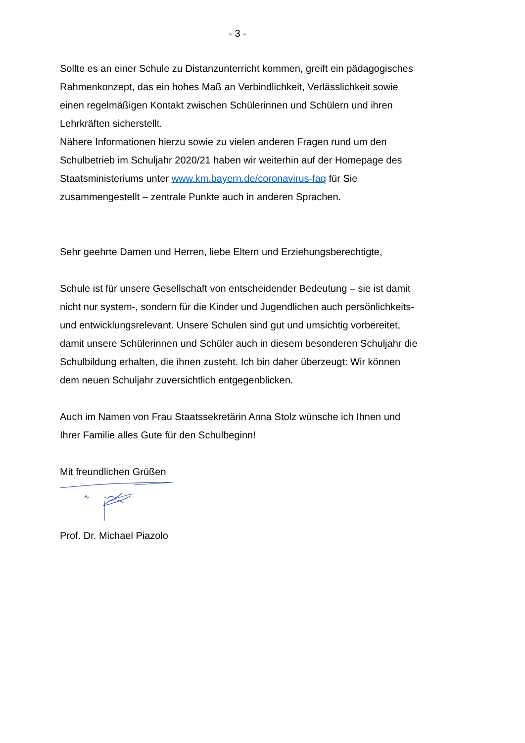- 3 -
Sollte es an einer Schule zu Distanzunterricht kommen, greift ein pädagogisches Rahmenkonzept, das ein hohes Maß an Verbindlichkeit, Verlässlichkeit sowie einen regelmäßigen Kontakt zwischen Schülerinnen und Schülern und ihren Lehrkräften sicherstellt.
Nähere Informationen hierzu sowie zu vielen anderen Fragen rund um den Schulbetrieb im Schuljahr 2020/21 haben wir weiterhin auf der Homepage des Staatsministeriums unter www.km.bayern.de/coronavirus-faq für Sie zusammengestellt – zentrale Punkte auch in anderen Sprachen.
Sehr geehrte Damen und Herren, liebe Eltern und Erziehungsberechtigte,
Schule ist für unsere Gesellschaft von entscheidender Bedeutung – sie ist damit nicht nur system-, sondern für die Kinder und Jugendlichen auch persönlichkeits- und entwicklungsrelevant. Unsere Schulen sind gut und umsichtig vorbereitet, damit unsere Schülerinnen und Schüler auch in diesem besonderen Schuljahr die Schulbildung erhalten, die ihnen zusteht. Ich bin daher überzeugt: Wir können dem neuen Schuljahr zuversichtlich entgegenblicken.
Auch im Namen von Frau Staatssekretärin Anna Stolz wünsche ich Ihnen und Ihrer Familie alles Gute für den Schulbeginn!
Mit freundlichen Grüßen
Prof. Dr. Michael Piazolo